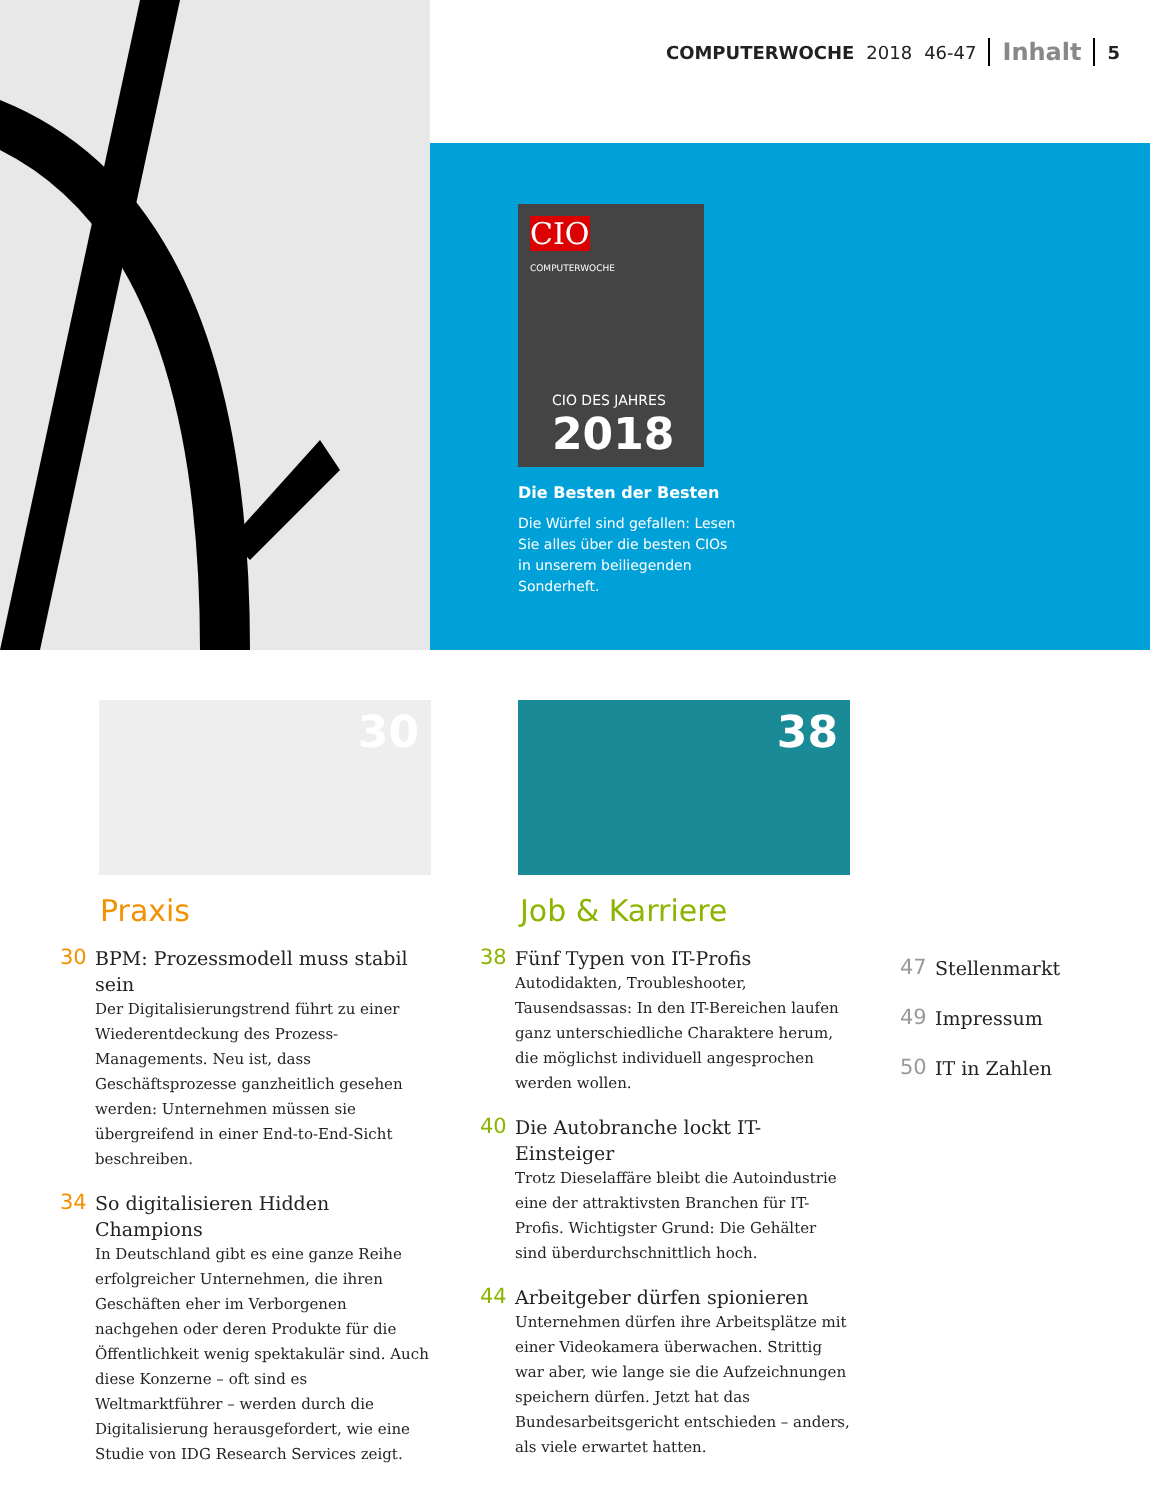COMPUTERWOCHE 2018 46-47 Inhalt 5
CIO
COMPUTERWOCHE
CIO DES JAHRES
2018
Die Besten der Besten
Die Würfel sind gefallen: Lesen Sie alles über die besten CIOs in unserem beiliegenden Sonderheft.
30 38
Praxis
30
BPM: Prozessmodell muss stabil sein
Der Digitalisierungstrend führt zu einer Wiederentdeckung des Prozess-Managements. Neu ist, dass Geschäftsprozesse ganzheitlich gesehen werden: Unternehmen müssen sie übergreifend in einer End-to-End-Sicht beschreiben.
34
So digitalisieren Hidden Champions
In Deutschland gibt es eine ganze Reihe erfolgreicher Unternehmen, die ihren Geschäften eher im Verborgenen nachgehen oder deren Produkte für die Öffentlichkeit wenig spektakulär sind. Auch diese Konzerne – oft sind es Weltmarktführer – werden durch die Digitalisierung herausgefordert, wie eine Studie von IDG Research Services zeigt.
Job & Karriere
38
Fünf Typen von IT-Profis
Autodidakten, Troubleshooter, Tausendsassas: In den IT-Bereichen laufen ganz unterschiedliche Charaktere herum, die möglichst individuell angesprochen werden wollen.
40
Die Autobranche lockt IT-Einsteiger
Trotz Dieselaffäre bleibt die Autoindustrie eine der attraktivsten Branchen für IT-Profis. Wichtigster Grund: Die Gehälter sind überdurchschnittlich hoch.
44
Arbeitgeber dürfen spionieren
Unternehmen dürfen ihre Arbeitsplätze mit einer Videokamera überwachen. Strittig war aber, wie lange sie die Aufzeichnungen speichern dürfen. Jetzt hat das Bundesarbeitsgericht entschieden – anders, als viele erwartet hatten.
47
Stellenmarkt
49
Impressum
50
IT in Zahlen